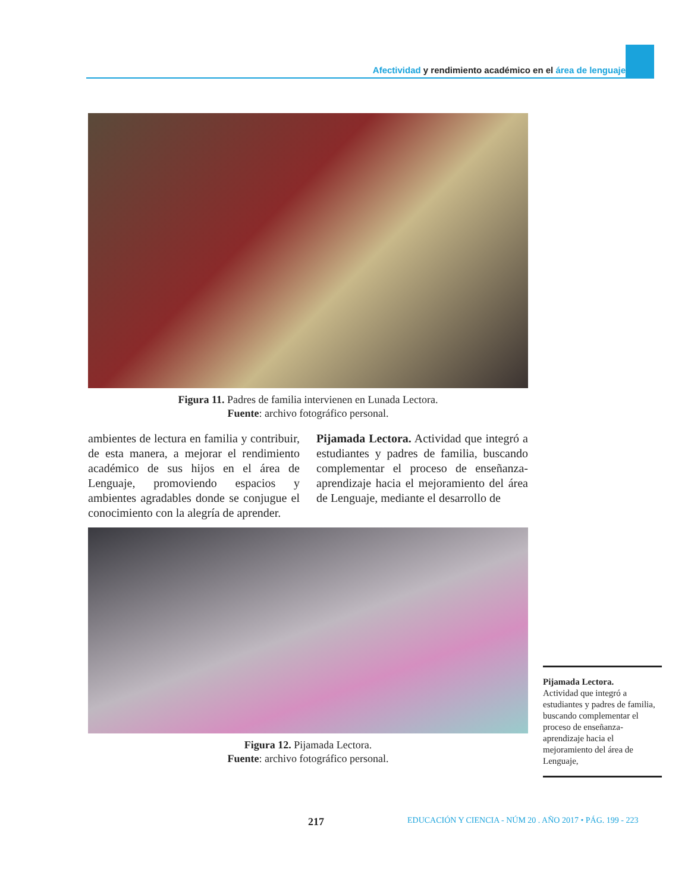Afectividad y rendimiento académico en el área de lenguaje
Figura 11. Padres de familia intervienen en Lunada Lectora.
Fuente: archivo fotográfico personal.
ambientes de lectura en familia y contribuir, de esta manera, a mejorar el rendimiento académico de sus hijos en el área de Lenguaje, promoviendo espacios y ambientes agradables donde se conjugue el conocimiento con la alegría de aprender.
Pijamada Lectora. Actividad que integró a estudiantes y padres de familia, buscando complementar el proceso de enseñanza-aprendizaje hacia el mejoramiento del área de Lenguaje, mediante el desarrollo de
Figura 12. Pijamada Lectora.
Fuente: archivo fotográfico personal.
Pijamada Lectora.
Actividad que integró a estudiantes y padres de familia, buscando complementar el proceso de enseñanza-aprendizaje hacia el mejoramiento del área de Lenguaje,
217 EDUCACIÓN Y CIENCIA - NÚM 20 . AÑO 2017 • PÁG. 199 - 223